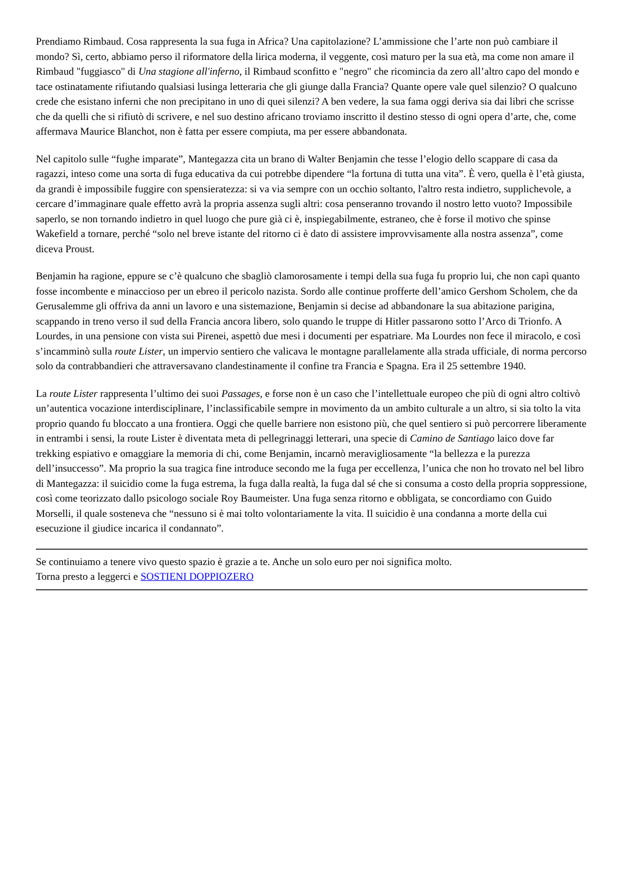Prendiamo Rimbaud. Cosa rappresenta la sua fuga in Africa? Una capitolazione? L’ammissione che l’arte non può cambiare il mondo? Sì, certo, abbiamo perso il riformatore della lirica moderna, il veggente, così maturo per la sua età, ma come non amare il Rimbaud "fuggiasco" di Una stagione all'inferno, il Rimbaud sconfitto e "negro" che ricomincia da zero all’altro capo del mondo e tace ostinatamente rifiutando qualsiasi lusinga letteraria che gli giunge dalla Francia? Quante opere vale quel silenzio? O qualcuno crede che esistano inferni che non precipitano in uno di quei silenzi? A ben vedere, la sua fama oggi deriva sia dai libri che scrisse che da quelli che si rifiutò di scrivere, e nel suo destino africano troviamo inscritto il destino stesso di ogni opera d’arte, che, come affermava Maurice Blanchot, non è fatta per essere compiuta, ma per essere abbandonata.
Nel capitolo sulle “fughe imparate”, Mantegazza cita un brano di Walter Benjamin che tesse l’elogio dello scappare di casa da ragazzi, inteso come una sorta di fuga educativa da cui potrebbe dipendere “la fortuna di tutta una vita”. È vero, quella è l’età giusta, da grandi è impossibile fuggire con spensieratezza: si va via sempre con un occhio soltanto, l'altro resta indietro, supplichevole, a cercare d’immaginare quale effetto avrà la propria assenza sugli altri: cosa penseranno trovando il nostro letto vuoto? Impossibile saperlo, se non tornando indietro in quel luogo che pure già ci è, inspiegabilmente, estraneo, che è forse il motivo che spinse Wakefield a tornare, perché “solo nel breve istante del ritorno ci è dato di assistere improvvisamente alla nostra assenza”, come diceva Proust.
Benjamin ha ragione, eppure se c’è qualcuno che sbagliò clamorosamente i tempi della sua fuga fu proprio lui, che non capì quanto fosse incombente e minaccioso per un ebreo il pericolo nazista. Sordo alle continue profferte dell’amico Gershom Scholem, che da Gerusalemme gli offriva da anni un lavoro e una sistemazione, Benjamin si decise ad abbandonare la sua abitazione parigina, scappando in treno verso il sud della Francia ancora libero, solo quando le truppe di Hitler passarono sotto l’Arco di Trionfo. A Lourdes, in una pensione con vista sui Pirenei, aspettò due mesi i documenti per espatriare. Ma Lourdes non fece il miracolo, e così s’incamminò sulla route Lister, un impervio sentiero che valicava le montagne parallelamente alla strada ufficiale, di norma percorso solo da contrabbandieri che attraversavano clandestinamente il confine tra Francia e Spagna. Era il 25 settembre 1940.
La route Lister rappresenta l’ultimo dei suoi Passages, e forse non è un caso che l’intellettuale europeo che più di ogni altro coltivò un’autentica vocazione interdisciplinare, l’inclassificabile sempre in movimento da un ambito culturale a un altro, si sia tolto la vita proprio quando fu bloccato a una frontiera. Oggi che quelle barriere non esistono più, che quel sentiero si può percorrere liberamente in entrambi i sensi, la route Lister è diventata meta di pellegrinaggi letterari, una specie di Camino de Santiago laico dove far trekking espiativo e omaggiare la memoria di chi, come Benjamin, incarnò meravigliosamente “la bellezza e la purezza dell’insuccesso”. Ma proprio la sua tragica fine introduce secondo me la fuga per eccellenza, l’unica che non ho trovato nel bel libro di Mantegazza: il suicidio come la fuga estrema, la fuga dalla realtà, la fuga dal sé che si consuma a costo della propria soppressione, così come teorizzato dallo psicologo sociale Roy Baumeister. Una fuga senza ritorno e obbligata, se concordiamo con Guido Morselli, il quale sosteneva che “nessuno si è mai tolto volontariamente la vita. Il suicidio è una condanna a morte della cui esecuzione il giudice incarica il condannato”.
Se continuiamo a tenere vivo questo spazio è grazie a te. Anche un solo euro per noi significa molto.
Torna presto a leggerci e SOSTIENI DOPPIOZERO